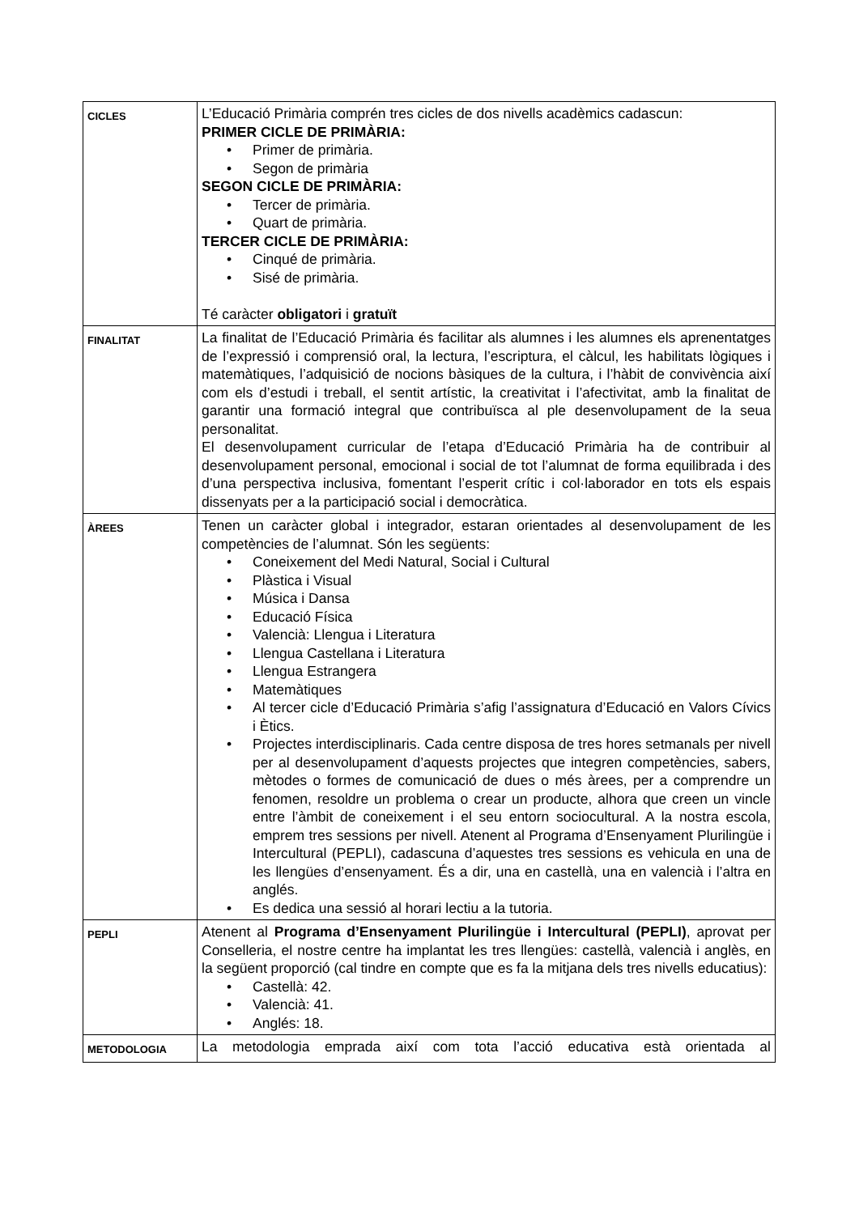| CICLES | L’Educació Primària comprén tres cicles de dos nivells acadèmics cadascun: PRIMER CICLE DE PRIMÀRIA: • Primer de primària. • Segon de primària SEGON CICLE DE PRIMÀRIA: • Tercer de primària. • Quart de primària. TERCER CICLE DE PRIMÀRIA: • Cinqué de primària. • Sisé de primària. Té caràcter obligatori i gratuït |
| FINALITAT | La finalitat de l’Educació Primària és facilitar als alumnes i les alumnes els aprenentatges de l’expressió i comprensió oral, la lectura, l’escriptura, el càlcul, les habilitats lògiques i matemàtiques, l’adquisició de nocions bàsiques de la cultura, i l’hàbit de convivència així com els d’estudi i treball, el sentit artístic, la creativitat i l’afectivitat, amb la finalitat de garantir una formació integral que contribuïsca al ple desenvolupament de la seua personalitat. El desenvolupament curricular de l’etapa d’Educació Primària ha de contribuir al desenvolupament personal, emocional i social de tot l’alumnat de forma equilibrada i des d’una perspectiva inclusiva, fomentant l’esperit crític i col·laborador en tots els espais dissenyats per a la participació social i democràtica. |
| ÀREES | Tenen un caràcter global i integrador, estaran orientades al desenvolupament de les competències de l’alumnat. Són les següents: • Coneixement del Medi Natural, Social i Cultural • Plàstica i Visual • Música i Dansa • Educació Física • Valencià: Llengua i Literatura • Llengua Castellana i Literatura • Llengua Estrangera • Matemàtiques • Al tercer cicle d’Educació Primària s’afig l’assignatura d’Educació en Valors Cívics i Ètics. • Projectes interdisciplinaris. Cada centre disposa de tres hores setmanals per nivell per al desenvolupament d’aquests projectes que integren competències, sabers, mètodes o formes de comunicació de dues o més àrees, per a comprendre un fenomen, resoldre un problema o crear un producte, alhora que creen un vincle entre l’àmbit de coneixement i el seu entorn sociocultural. A la nostra escola, emprem tres sessions per nivell. Atenent al Programa d’Ensenyament Plurilingüe i Intercultural (PEPLI), cadascuna d’aquestes tres sessions es vehicula en una de les llengües d’ensenyament. És a dir, una en castellà, una en valencià i l’altra en anglés. • Es dedica una sessió al horari lectiu a la tutoria. |
| PEPLI | Atenent al Programa d’Ensenyament Plurilingüe i Intercultural (PEPLI) , aprovat per Conselleria, el nostre centre ha implantat les tres llengües: castellà, valencià i anglès, en la següent proporció (cal tindre en compte que es fa la mitjana dels tres nivells educatius): • Castellà: 42. • Valencià: 41. • Anglés: 18. |
| METODOLOGIA | La metodologia emprada així com tota l’acció educativa està orientada al |